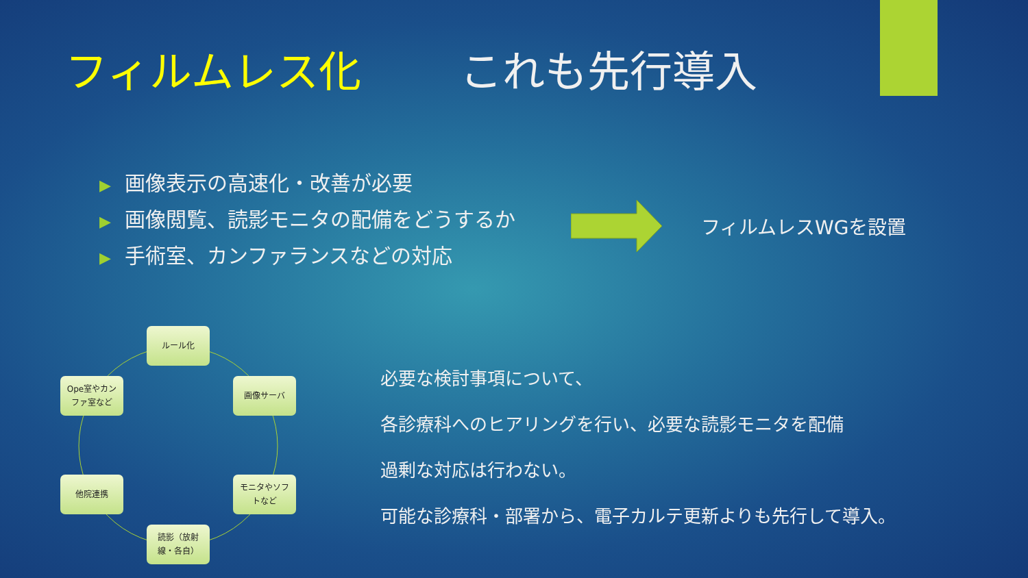フィルムレス化　　 これも先行導入
▶ 画像表示の高速化・改善が必要
▶ 画像閲覧、読影モニタの配備をどうするか
▶ 手術室、カンファランスなどの対応
フィルムレスWGを設置
ルール化
画像サーバ
モニタやソフ
トなど
読影（放射
線・各自）
他院連携
Ope室やカン
ファ室など
必要な検討事項について、
各診療科へのヒアリングを行い、必要な読影モニタを配備
過剰な対応は行わない。
可能な診療科・部署から、電子カルテ更新よりも先行して導入。